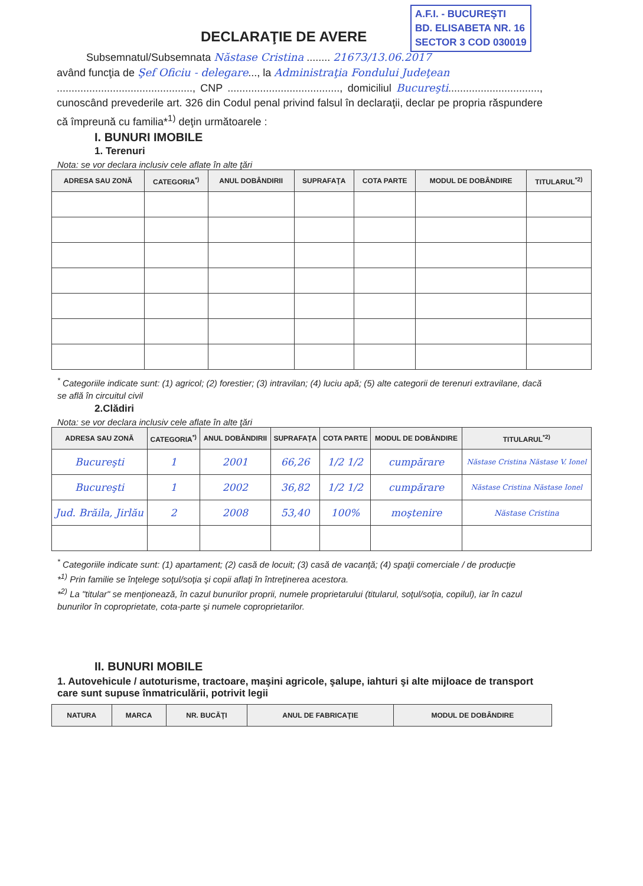A.F.I. - BUCUREŞTI
BD. ELISABETA NR. 16
SECTOR 3 COD 030019
DECLARAŢIE DE AVERE
Subsemnatul/Subsemnata Năstase Cristina ........ 21673/13.06.2017
având funcţia de Şef Oficiu - delegare..., la Administraţia Fondului Judeţean
.............................................., CNP ......................................, domiciliul Bucureşti..............................., cunoscând prevederile art. 326 din Codul penal privind falsul în declaraţii, declar pe propria răspundere că împreună cu familia*<sup>1)</sup> deţin următoarele :
I. BUNURI IMOBILE
1. Terenuri
Nota: se vor declara inclusiv cele aflate în alte ţări
| ADRESA SAU ZONĂ | CATEGORIA<sup>*)</sup> | ANUL DOBÂNDIRII | SUPRAFAŢA | COTA PARTE | MODUL DE DOBÂNDIRE | TITULARUL<sup>*2)</sup> |
| --- | --- | --- | --- | --- | --- | --- |
<sup>*</sup> Categoriile indicate sunt: (1) agricol; (2) forestier; (3) intravilan; (4) luciu apă; (5) alte categorii de terenuri extravilane, dacă se află în circuitul civil
2.Clădiri
Nota: se vor declara inclusiv cele aflate în alte ţări
| ADRESA SAU ZONĂ | CATEGORIA<sup>*)</sup> | ANUL DOBÂNDIRII | SUPRAFAŢA | COTA PARTE | MODUL DE DOBÂNDIRE | TITULARUL<sup>*2)</sup> |
| --- | --- | --- | --- | --- | --- | --- |
| Bucureşti | 1 | 2001 | 66,26 | 1/2 1/2 | cumpărare | Năstase Cristina Năstase V. Ionel |
| Bucureşti | 1 | 2002 | 36,82 | 1/2 1/2 | cumpărare | Năstase Cristina Năstase Ionel |
| Jud. Brăila, Jirlău | 2 | 2008 | 53,40 | 100% | moştenire | Năstase Cristina |
<sup>*</sup> Categoriile indicate sunt: (1) apartament; (2) casă de locuit; (3) casă de vacanţă; (4) spaţii comerciale / de producţie
*<sup>1)</sup> Prin familie se înţelege soţul/soţia şi copii aflaţi în întreţinerea acestora.
*<sup>2)</sup> La "titular" se menţionează, în cazul bunurilor proprii, numele proprietarului (titularul, soţul/soţia, copilul), iar în cazul bunurilor în coproprietate, cota-parte şi numele coproprietarilor.
II. BUNURI MOBILE
1. Autovehicule / autoturisme, tractoare, maşini agricole, şalupe, iahturi şi alte mijloace de transport care sunt supuse înmatriculării, potrivit legii
| NATURA | MARCA | NR. BUCĂŢI | ANUL DE FABRICAŢIE | MODUL DE DOBÂNDIRE |
| --- | --- | --- | --- | --- |